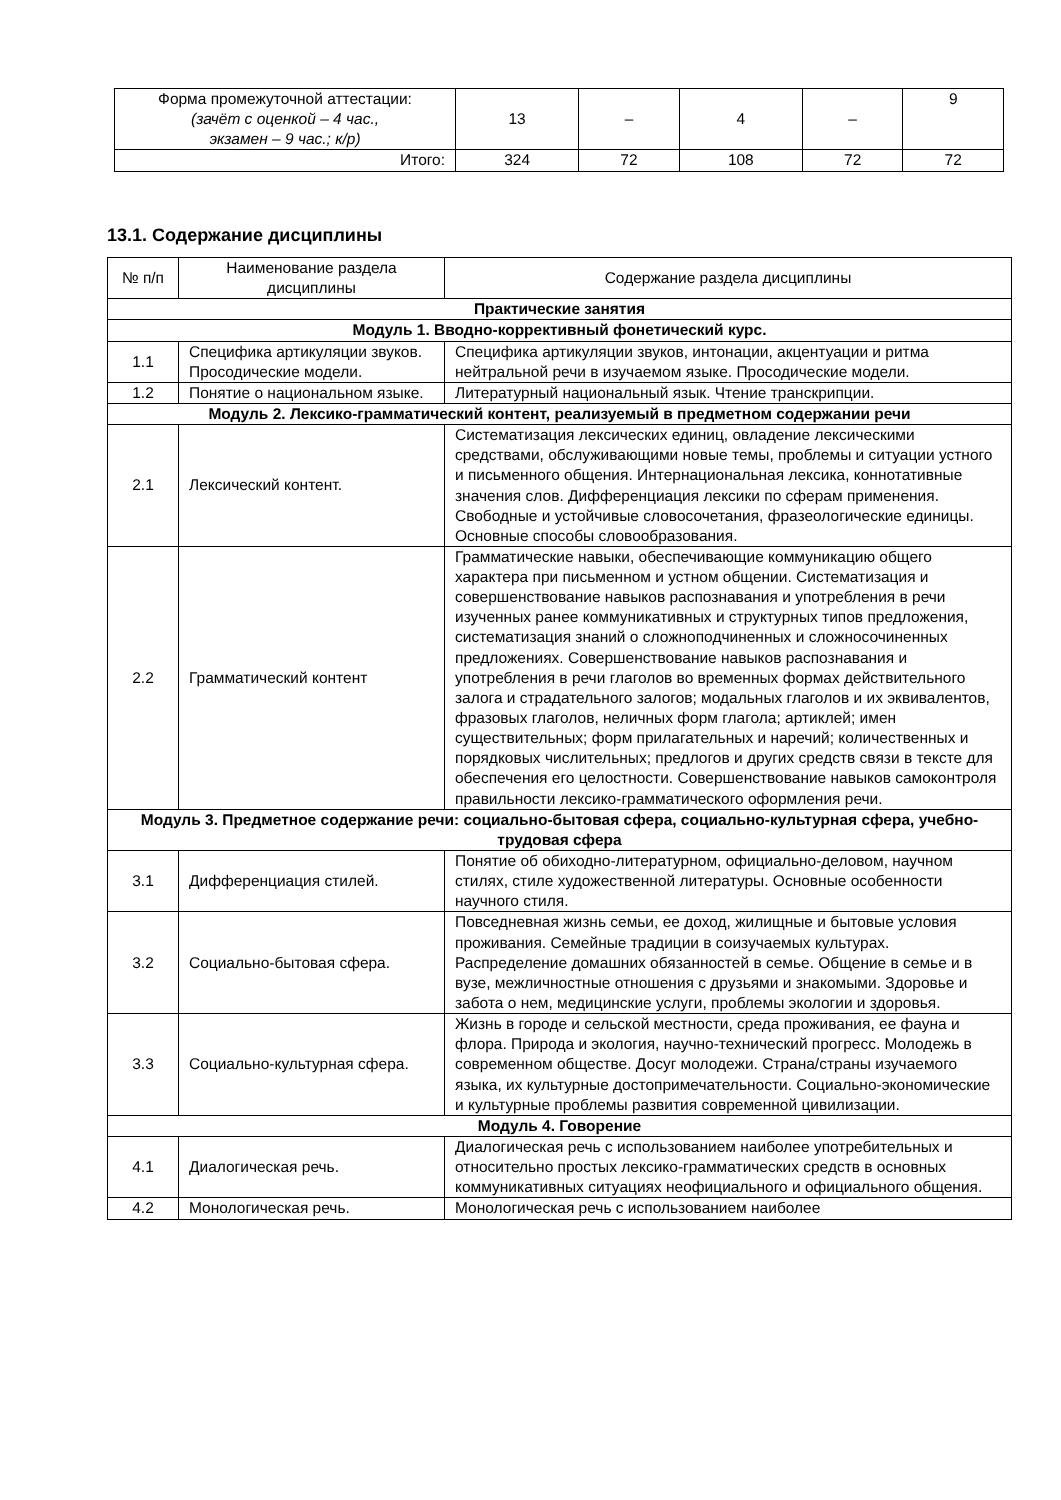| Форма промежуточной аттестации: (зачёт с оценкой – 4 час., экзамен – 9 час.; к/р) | 13 | – | 4 | – | 9 |
| Итого: | 324 | 72 | 108 | 72 | 72 |
13.1. Содержание дисциплины
| № п/п | Наименование раздела дисциплины | Содержание раздела дисциплины |
| Практические занятия | | |
| Модуль 1. Вводно-коррективный фонетический курс. | | |
| 1.1 | Специфика артикуляции звуков. Просодические модели. | Специфика артикуляции звуков, интонации, акцентуации и ритма нейтральной речи в изучаемом языке. Просодические модели. |
| 1.2 | Понятие о национальном языке. | Литературный национальный язык. Чтение транскрипции. |
| Модуль 2. Лексико-грамматический контент, реализуемый в предметном содержании речи | | |
| 2.1 | Лексический контент. | Систематизация лексических единиц, овладение лексическими средствами, обслуживающими новые темы, проблемы и ситуации устного и письменного общения. Интернациональная лексика, коннотативные значения слов. Дифференциация лексики по сферам применения. Свободные и устойчивые словосочетания, фразеологические единицы. Основные способы словообразования. |
| 2.2 | Грамматический контент | Грамматические навыки, обеспечивающие коммуникацию общего характера при письменном и устном общении. Систематизация и совершенствование навыков распознавания и употребления в речи изученных ранее коммуникативных и структурных типов предложения, систематизация знаний о сложноподчиненных и сложносочиненных предложениях. Совершенствование навыков распознавания и употребления в речи глаголов во временных формах действительного залога и страдательного залогов; модальных глаголов и их эквивалентов, фразовых глаголов, неличных форм глагола; артиклей; имен существительных; форм прилагательных и наречий; количественных и порядковых числительных; предлогов и других средств связи в тексте для обеспечения его целостности. Совершенствование навыков самоконтроля правильности лексико-грамматического оформления речи. |
| Модуль 3. Предметное содержание речи: социально-бытовая сфера, социально-культурная сфера, учебно-трудовая сфера | | |
| 3.1 | Дифференциация стилей. | Понятие об обиходно-литературном, официально-деловом, научном стилях, стиле художественной литературы. Основные особенности научного стиля. |
| 3.2 | Социально-бытовая сфера. | Повседневная жизнь семьи, ее доход, жилищные и бытовые условия проживания. Семейные традиции в соизучаемых культурах. Распределение домашних обязанностей в семье. Общение в семье и в вузе, межличностные отношения с друзьями и знакомыми. Здоровье и забота о нем, медицинские услуги, проблемы экологии и здоровья. |
| 3.3 | Социально-культурная сфера. | Жизнь в городе и сельской местности, среда проживания, ее фауна и флора. Природа и экология, научно-технический прогресс. Молодежь в современном обществе. Досуг молодежи. Страна/страны изучаемого языка, их культурные достопримечательности. Социально-экономические и культурные проблемы развития современной цивилизации. |
| Модуль 4. Говорение | | |
| 4.1 | Диалогическая речь. | Диалогическая речь с использованием наиболее употребительных и относительно простых лексико-грамматических средств в основных коммуникативных ситуациях неофициального и официального общения. |
| 4.2 | Монологическая речь. | Монологическая речь с использованием наиболее |